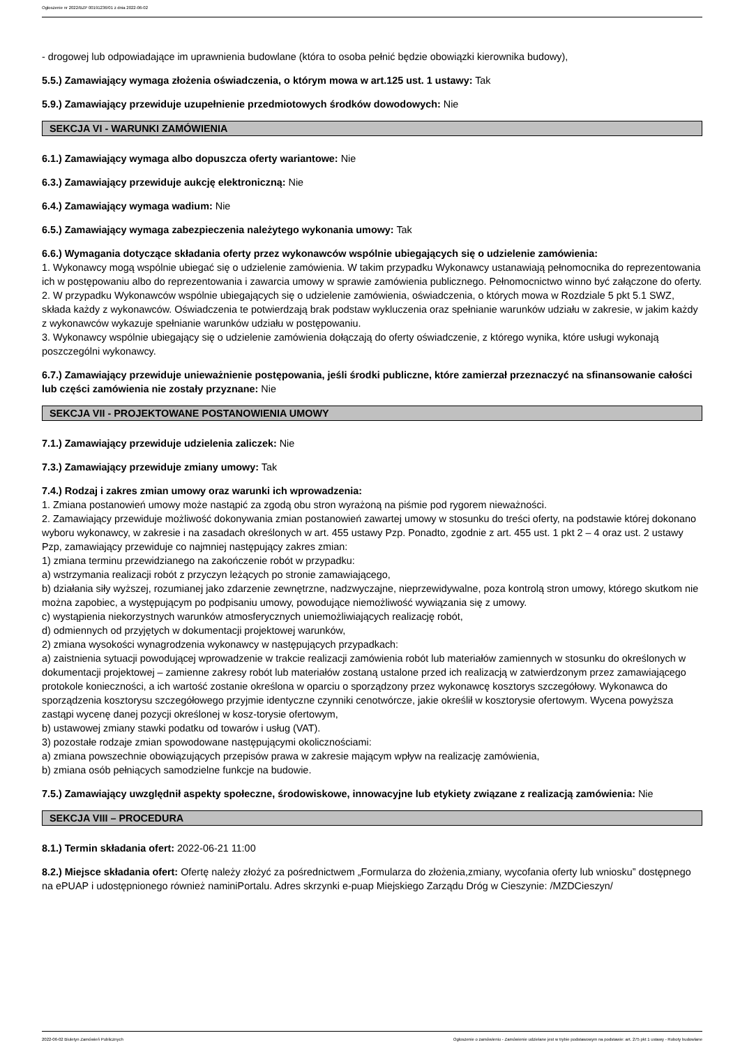Ogłoszenie nr 2022/BZP 00191236/01 z dnia 2022-06-02
- drogowej lub odpowiadające im uprawnienia budowlane (która to osoba pełnić będzie obowiązki kierownika budowy),
5.5.) Zamawiający wymaga złożenia oświadczenia, o którym mowa w art.125 ust. 1 ustawy: Tak
5.9.) Zamawiający przewiduje uzupełnienie przedmiotowych środków dowodowych: Nie
SEKCJA VI - WARUNKI ZAMÓWIENIA
6.1.) Zamawiający wymaga albo dopuszcza oferty wariantowe: Nie
6.3.) Zamawiający przewiduje aukcję elektroniczną: Nie
6.4.) Zamawiający wymaga wadium: Nie
6.5.) Zamawiający wymaga zabezpieczenia należytego wykonania umowy: Tak
6.6.) Wymagania dotyczące składania oferty przez wykonawców wspólnie ubiegających się o udzielenie zamówienia:
1. Wykonawcy mogą wspólnie ubiegać się o udzielenie zamówienia. W takim przypadku Wykonawcy ustanawiają pełnomocnika do reprezentowania ich w postępowaniu albo do reprezentowania i zawarcia umowy w sprawie zamówienia publicznego. Pełnomocnictwo winno być załączone do oferty.
2. W przypadku Wykonawców wspólnie ubiegających się o udzielenie zamówienia, oświadczenia, o których mowa w Rozdziale 5 pkt 5.1 SWZ, składa każdy z wykonawców. Oświadczenia te potwierdzają brak podstaw wykluczenia oraz spełnianie warunków udziału w zakresie, w jakim każdy z wykonawców wykazuje spełnianie warunków udziału w postępowaniu.
3. Wykonawcy wspólnie ubiegający się o udzielenie zamówienia dołączają do oferty oświadczenie, z którego wynika, które usługi wykonają poszczególni wykonawcy.
6.7.) Zamawiający przewiduje unieważnienie postępowania, jeśli środki publiczne, które zamierzał przeznaczyć na sfinansowanie całości lub części zamówienia nie zostały przyznane: Nie
SEKCJA VII - PROJEKTOWANE POSTANOWIENIA UMOWY
7.1.) Zamawiający przewiduje udzielenia zaliczek: Nie
7.3.) Zamawiający przewiduje zmiany umowy: Tak
7.4.) Rodzaj i zakres zmian umowy oraz warunki ich wprowadzenia:
1. Zmiana postanowień umowy może nastąpić za zgodą obu stron wyrażoną na piśmie pod rygorem nieważności.
2. Zamawiający przewiduje możliwość dokonywania zmian postanowień zawartej umowy w stosunku do treści oferty, na podstawie której dokonano wyboru wykonawcy, w zakresie i na zasadach określonych w art. 455 ustawy Pzp. Ponadto, zgodnie z art. 455 ust. 1 pkt 2 – 4 oraz ust. 2 ustawy Pzp, zamawiający przewiduje co najmniej następujący zakres zmian:
1) zmiana terminu przewidzianego na zakończenie robót w przypadku:
a) wstrzymania realizacji robót z przyczyn leżących po stronie zamawiającego,
b) działania siły wyższej, rozumianej jako zdarzenie zewnętrzne, nadzwyczajne, nieprzewidywalne, poza kontrolą stron umowy, którego skutkom nie można zapobiec, a występującym po podpisaniu umowy, powodujące niemożliwość wywiązania się z umowy.
c) wystąpienia niekorzystnych warunków atmosferycznych uniemożliwiających realizację robót,
d) odmiennych od przyjętych w dokumentacji projektowej warunków,
2) zmiana wysokości wynagrodzenia wykonawcy w następujących przypadkach:
a) zaistnienia sytuacji powodującej wprowadzenie w trakcie realizacji zamówienia robót lub materiałów zamiennych w stosunku do określonych w dokumentacji projektowej – zamienne zakresy robót lub materiałów zostaną ustalone przed ich realizacją w zatwierdzonym przez zamawiającego protokole konieczności, a ich wartość zostanie określona w oparciu o sporządzony przez wykonawcę kosztorys szczegółowy. Wykonawca do sporządzenia kosztorysu szczegółowego przyjmie identyczne czynniki cenotwórcze, jakie określił w kosztorysie ofertowym. Wycena powyższa zastąpi wycenę danej pozycji określonej w kosz-torysie ofertowym,
b) ustawowej zmiany stawki podatku od towarów i usług (VAT).
3) pozostałe rodzaje zmian spowodowane następującymi okolicznościami:
a) zmiana powszechnie obowiązujących przepisów prawa w zakresie mającym wpływ na realizację zamówienia,
b) zmiana osób pełniących samodzielne funkcje na budowie.
7.5.) Zamawiający uwzględnił aspekty społeczne, środowiskowe, innowacyjne lub etykiety związane z realizacją zamówienia: Nie
SEKCJA VIII – PROCEDURA
8.1.) Termin składania ofert: 2022-06-21 11:00
8.2.) Miejsce składania ofert: Ofertę należy złożyć za pośrednictwem „Formularza do złożenia,zmiany, wycofania oferty lub wniosku” dostępnego na ePUAP i udostępnionego również naminiPortalu. Adres skrzynki e-puap Miejskiego Zarządu Dróg w Cieszynie: /MZDCieszyn/
2022-06-02 Biuletyn Zamówień Publicznych Ogłoszenie o zamówieniu - Zamówienie udzielane jest w trybie podstawowym na podstawie: art. 275 pkt 1 ustawy - Roboty budowlane